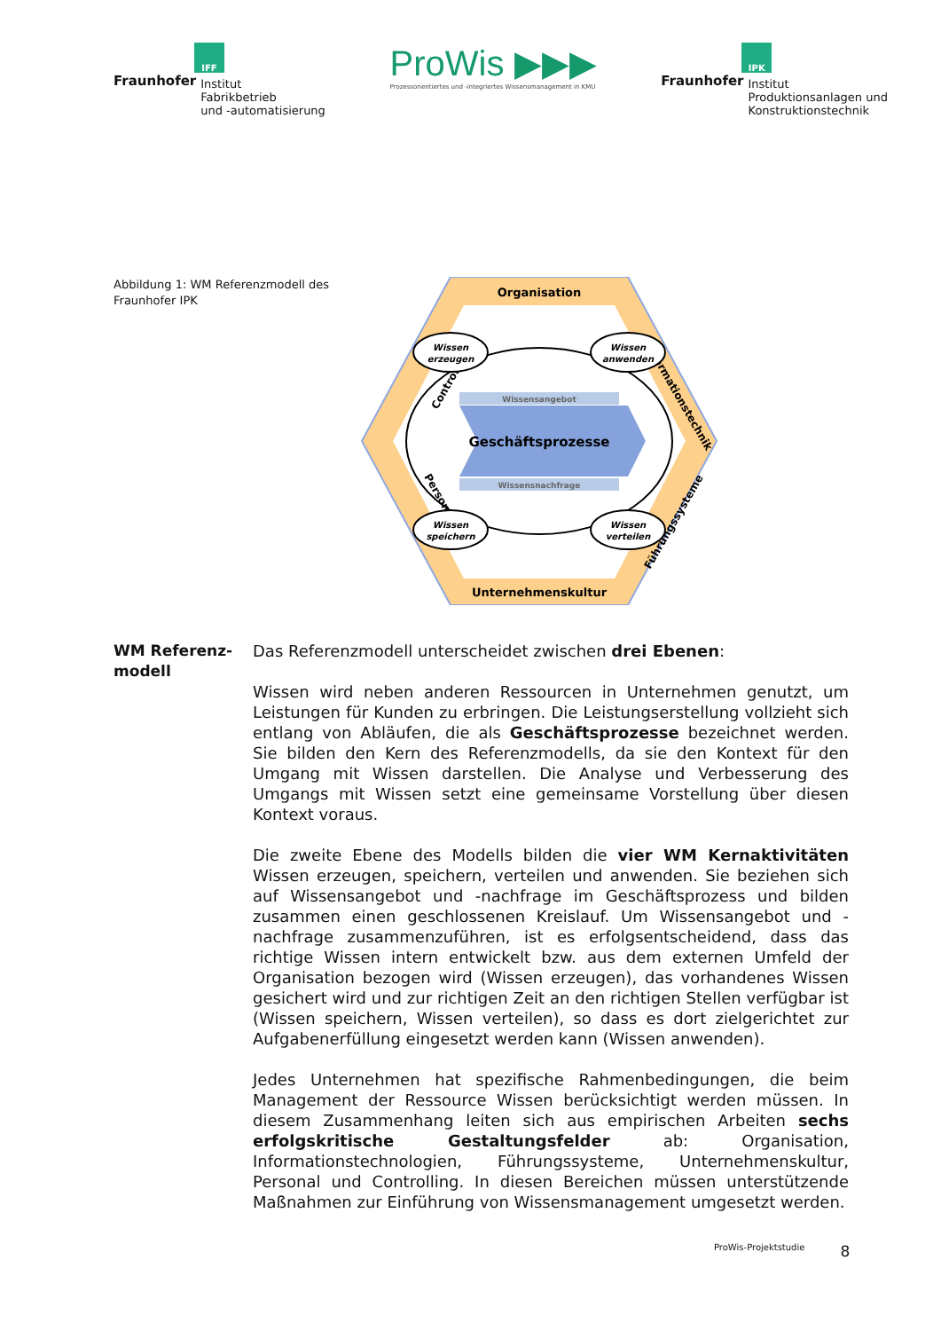IFF
Fraunhofer Institut
Fabrikbetrieb
und -automatisierung
ProWis ▶▶▶
Prozessorientiertes und -integriertes Wissensmanagement in KMU
IPK
Fraunhofer Institut
Produktionsanlagen und
Konstruktionstechnik
Abbildung 1: WM Referenzmodell des Fraunhofer IPK
Organisation
Unternehmenskultur
Controlling
Informationstechnik
Personal
Führungssysteme
Wissensangebot
Geschäftsprozesse
Wissensnachfrage
Wissen
erzeugen
Wissen
anwenden
Wissen
speichern
Wissen
verteilen
WM Referenz-
modell
Das Referenzmodell unterscheidet zwischen drei Ebenen:
Wissen wird neben anderen Ressourcen in Unternehmen genutzt, um Leistungen für Kunden zu erbringen. Die Leistungserstellung vollzieht sich entlang von Abläufen, die als Geschäftsprozesse bezeichnet werden. Sie bilden den Kern des Referenzmodells, da sie den Kontext für den Umgang mit Wissen darstellen. Die Analyse und Verbesserung des Umgangs mit Wissen setzt eine gemeinsame Vorstellung über diesen Kontext voraus.
Die zweite Ebene des Modells bilden die vier WM Kernaktivitäten Wissen erzeugen, speichern, verteilen und anwenden. Sie beziehen sich auf Wissensangebot und -nachfrage im Geschäftsprozess und bilden zusammen einen geschlossenen Kreislauf. Um Wissensangebot und -nachfrage zusammenzuführen, ist es erfolgsentscheidend, dass das richtige Wissen intern entwickelt bzw. aus dem externen Umfeld der Organisation bezogen wird (Wissen erzeugen), das vorhandenes Wissen gesichert wird und zur richtigen Zeit an den richtigen Stellen verfügbar ist (Wissen speichern, Wissen verteilen), so dass es dort zielgerichtet zur Aufgabenerfüllung eingesetzt werden kann (Wissen anwenden).
Jedes Unternehmen hat spezifische Rahmenbedingungen, die beim Management der Ressource Wissen berücksichtigt werden müssen. In diesem Zusammenhang leiten sich aus empirischen Arbeiten sechs erfolgskritische Gestaltungsfelder ab: Organisation, Informationstechnologien, Führungssysteme, Unternehmenskultur, Personal und Controlling. In diesen Bereichen müssen unterstützende Maßnahmen zur Einführung von Wissensmanagement umgesetzt werden.
ProWis-Projektstudie 8